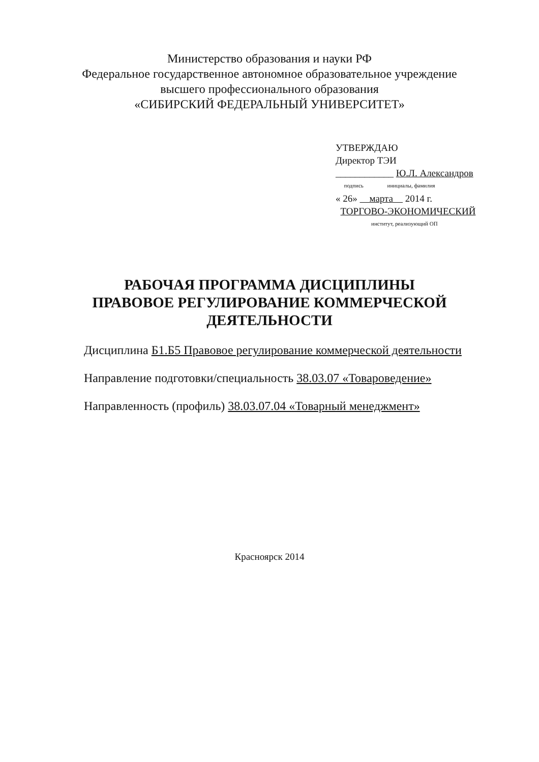Министерство образования и науки РФ
Федеральное государственное автономное образовательное учреждение
высшего профессионального образования
«СИБИРСКИЙ ФЕДЕРАЛЬНЫЙ УНИВЕРСИТЕТ»
УТВЕРЖДАЮ
Директор ТЭИ
____________ Ю.Л. Александров
подпись инициалы, фамилия
« 26» марта 2014 г.
ТОРГОВО-ЭКОНОМИЧЕСКИЙ
институт, реализующий ОП
РАБОЧАЯ ПРОГРАММА ДИСЦИПЛИНЫ
ПРАВОВОЕ РЕГУЛИРОВАНИЕ КОММЕРЧЕСКОЙ
ДЕЯТЕЛЬНОСТИ
Дисциплина Б1.Б5 Правовое регулирование коммерческой деятельности
Направление подготовки/специальность 38.03.07 «Товароведение»
Направленность (профиль) 38.03.07.04 «Товарный менеджмент»
Красноярск 2014